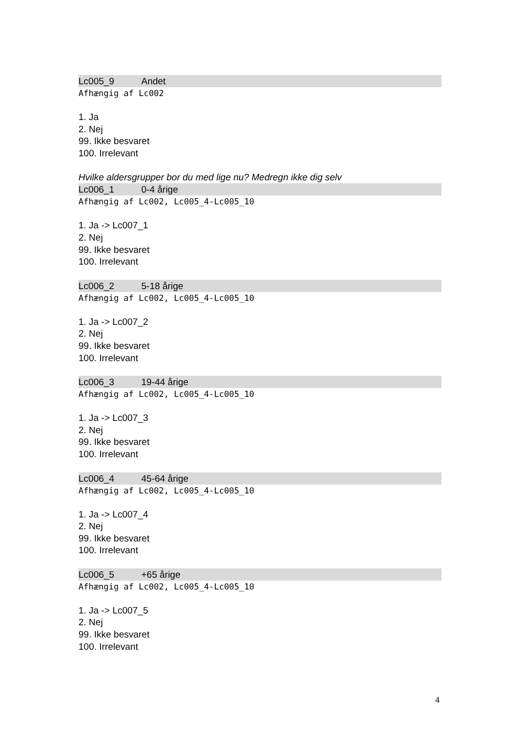Lc005_9 Andet
Afhængig af Lc002
1. Ja
2. Nej
99. Ikke besvaret
100. Irrelevant
Hvilke aldersgrupper bor du med lige nu? Medregn ikke dig selv
Lc006_1 0-4 årige
Afhængig af Lc002, Lc005_4-Lc005_10
1. Ja -> Lc007_1
2. Nej
99. Ikke besvaret
100. Irrelevant
Lc006_2 5-18 årige
Afhængig af Lc002, Lc005_4-Lc005_10
1. Ja -> Lc007_2
2. Nej
99. Ikke besvaret
100. Irrelevant
Lc006_3 19-44 årige
Afhængig af Lc002, Lc005_4-Lc005_10
1. Ja -> Lc007_3
2. Nej
99. Ikke besvaret
100. Irrelevant
Lc006_4 45-64 årige
Afhængig af Lc002, Lc005_4-Lc005_10
1. Ja -> Lc007_4
2. Nej
99. Ikke besvaret
100. Irrelevant
Lc006_5 +65 årige
Afhængig af Lc002, Lc005_4-Lc005_10
1. Ja -> Lc007_5
2. Nej
99. Ikke besvaret
100. Irrelevant
4